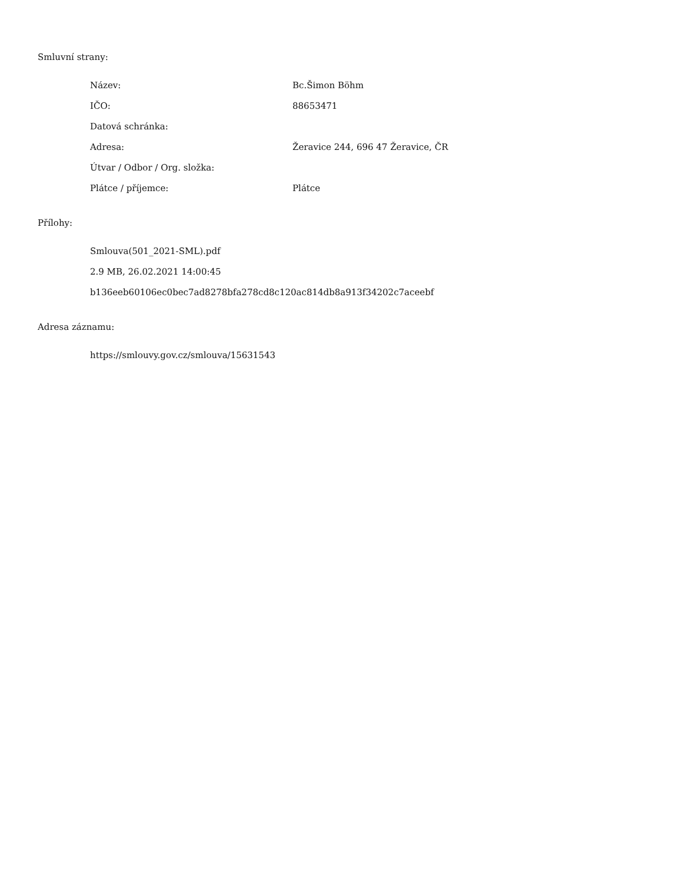Smluvní strany:
| Název: | Bc.Šimon Böhm |
| IČO: | 88653471 |
| Datová schránka: | |
| Adresa: | Žeravice 244, 696 47 Žeravice, ČR |
| Útvar / Odbor / Org. složka: | |
| Plátce / příjemce: | Plátce |
Přílohy:
Smlouva(501_2021-SML).pdf
2.9 MB, 26.02.2021 14:00:45
b136eeb60106ec0bec7ad8278bfa278cd8c120ac814db8a913f34202c7aceebf
Adresa záznamu:
https://smlouvy.gov.cz/smlouva/15631543